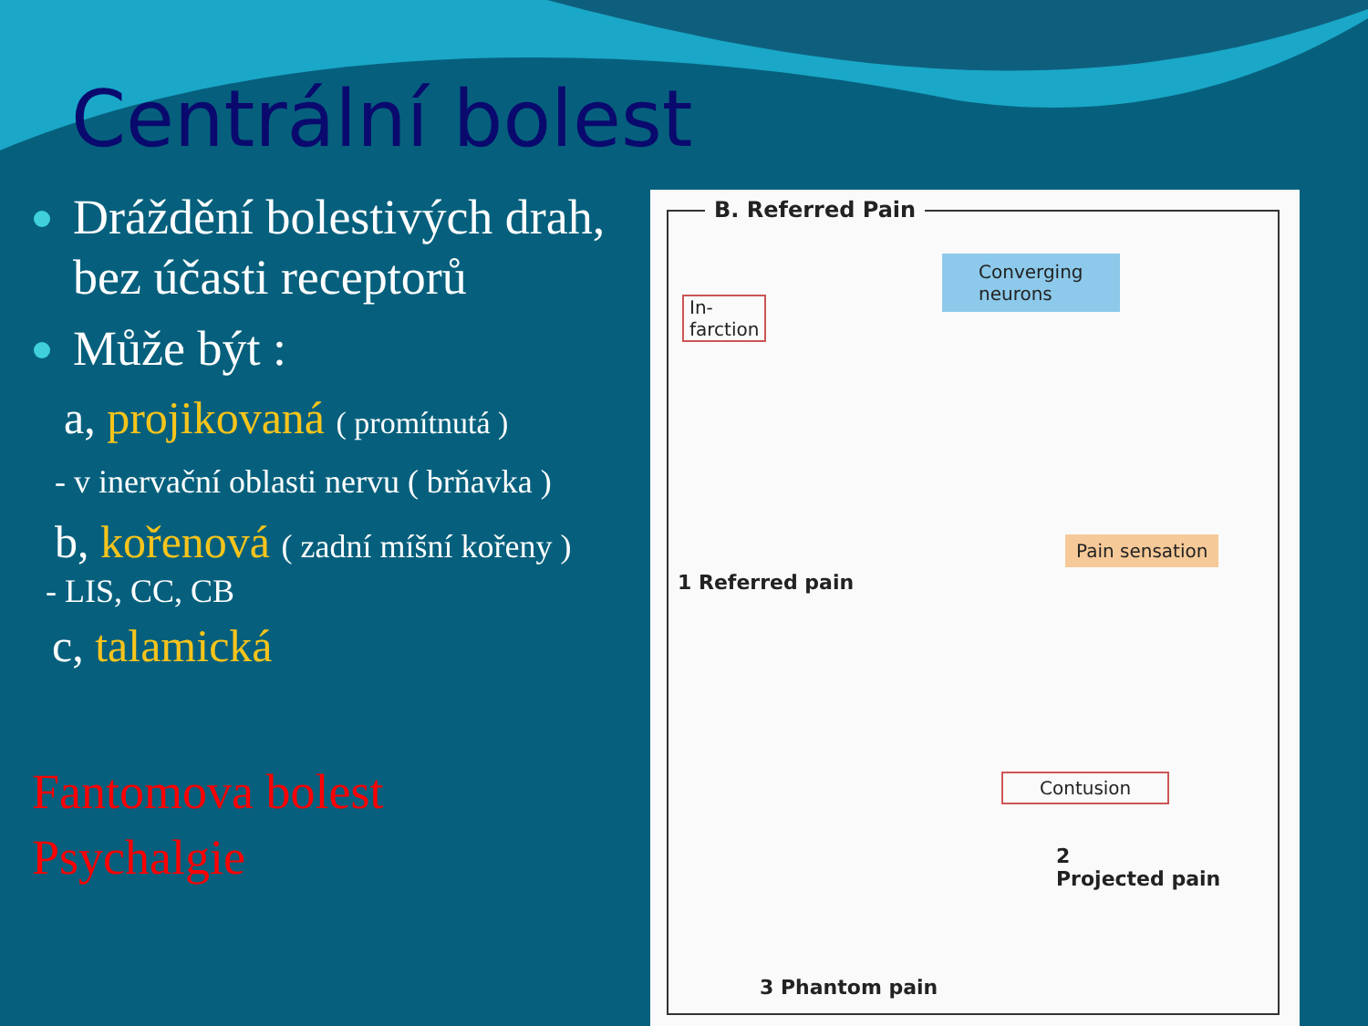Centrální bolest
Dráždění bolestivých drah, bez účasti receptorů
Může být :
a, projikovaná ( promítnutá )
- v inervační oblasti nervu ( brňavka )
b, kořenová ( zadní míšní kořeny )
- LIS, CC, CB
c, talamická
Fantomova bolest
Psychalgie
B. Referred Pain
In-
farction
Converging
neurons
1 Referred pain
Pain sensation
Contusion
2
Projected pain
3 Phantom pain